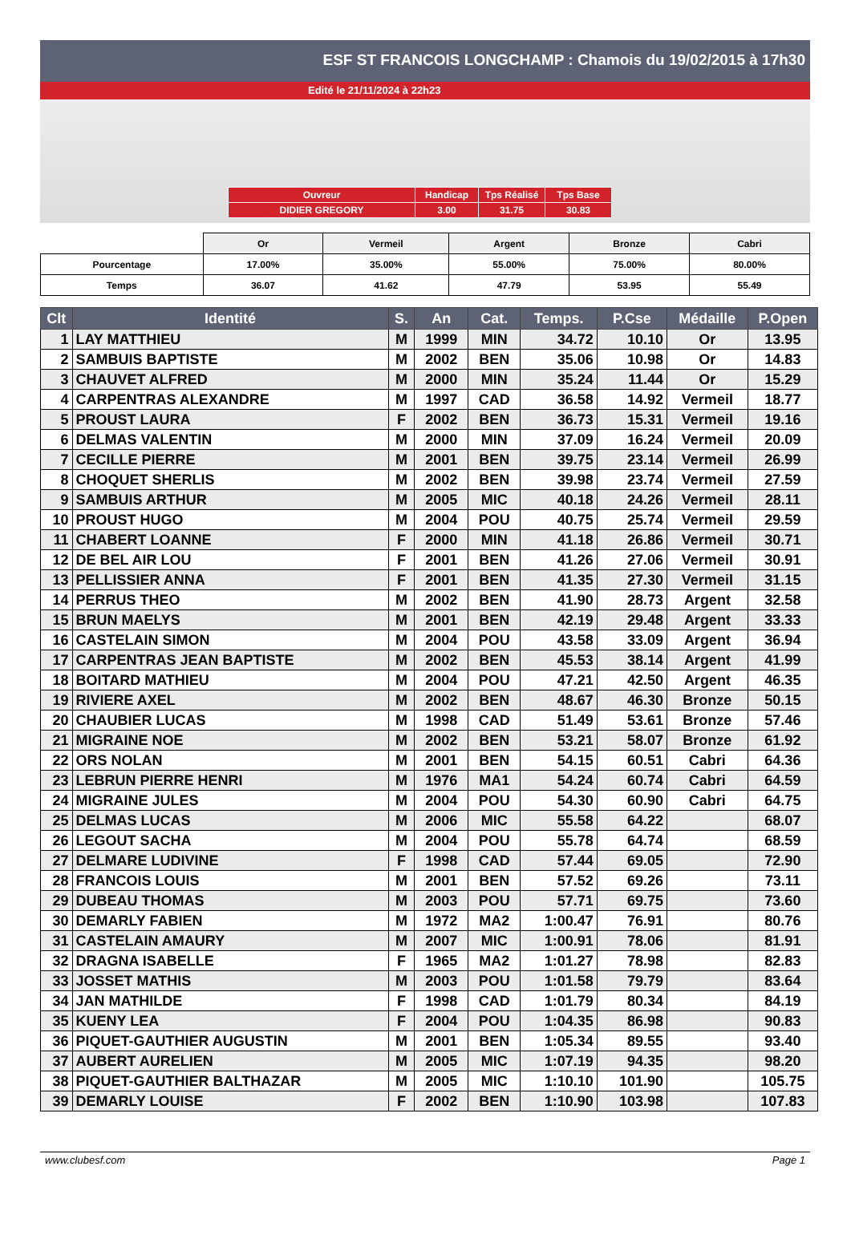ESF ST FRANCOIS LONGCHAMP : Chamois du 19/02/2015 à 17h30
Edité le 21/11/2024 à 22h23
| Ouvreur | Handicap | Tps Réalisé | Tps Base |
| DIDIER GREGORY | 3.00 | 31.75 | 30.83 |
| | Or | Vermeil | Argent | Bronze | Cabri |
| Pourcentage | 17.00% | 35.00% | 55.00% | 75.00% | 80.00% |
| Temps | 36.07 | 41.62 | 47.79 | 53.95 | 55.49 |
| Clt | Identité | S. | An | Cat. | Temps. | P.Cse | Médaille | P.Open |
| --- | --- | --- | --- | --- | --- | --- | --- | --- |
| 1 | LAY MATTHIEU | M | 1999 | MIN | 34.72 | 10.10 | Or | 13.95 |
| 2 | SAMBUIS BAPTISTE | M | 2002 | BEN | 35.06 | 10.98 | Or | 14.83 |
| 3 | CHAUVET ALFRED | M | 2000 | MIN | 35.24 | 11.44 | Or | 15.29 |
| 4 | CARPENTRAS ALEXANDRE | M | 1997 | CAD | 36.58 | 14.92 | Vermeil | 18.77 |
| 5 | PROUST LAURA | F | 2002 | BEN | 36.73 | 15.31 | Vermeil | 19.16 |
| 6 | DELMAS VALENTIN | M | 2000 | MIN | 37.09 | 16.24 | Vermeil | 20.09 |
| 7 | CECILLE PIERRE | M | 2001 | BEN | 39.75 | 23.14 | Vermeil | 26.99 |
| 8 | CHOQUET SHERLIS | M | 2002 | BEN | 39.98 | 23.74 | Vermeil | 27.59 |
| 9 | SAMBUIS ARTHUR | M | 2005 | MIC | 40.18 | 24.26 | Vermeil | 28.11 |
| 10 | PROUST HUGO | M | 2004 | POU | 40.75 | 25.74 | Vermeil | 29.59 |
| 11 | CHABERT LOANNE | F | 2000 | MIN | 41.18 | 26.86 | Vermeil | 30.71 |
| 12 | DE BEL AIR LOU | F | 2001 | BEN | 41.26 | 27.06 | Vermeil | 30.91 |
| 13 | PELLISSIER ANNA | F | 2001 | BEN | 41.35 | 27.30 | Vermeil | 31.15 |
| 14 | PERRUS THEO | M | 2002 | BEN | 41.90 | 28.73 | Argent | 32.58 |
| 15 | BRUN MAELYS | M | 2001 | BEN | 42.19 | 29.48 | Argent | 33.33 |
| 16 | CASTELAIN SIMON | M | 2004 | POU | 43.58 | 33.09 | Argent | 36.94 |
| 17 | CARPENTRAS JEAN BAPTISTE | M | 2002 | BEN | 45.53 | 38.14 | Argent | 41.99 |
| 18 | BOITARD MATHIEU | M | 2004 | POU | 47.21 | 42.50 | Argent | 46.35 |
| 19 | RIVIERE AXEL | M | 2002 | BEN | 48.67 | 46.30 | Bronze | 50.15 |
| 20 | CHAUBIER LUCAS | M | 1998 | CAD | 51.49 | 53.61 | Bronze | 57.46 |
| 21 | MIGRAINE NOE | M | 2002 | BEN | 53.21 | 58.07 | Bronze | 61.92 |
| 22 | ORS NOLAN | M | 2001 | BEN | 54.15 | 60.51 | Cabri | 64.36 |
| 23 | LEBRUN PIERRE HENRI | M | 1976 | MA1 | 54.24 | 60.74 | Cabri | 64.59 |
| 24 | MIGRAINE JULES | M | 2004 | POU | 54.30 | 60.90 | Cabri | 64.75 |
| 25 | DELMAS LUCAS | M | 2006 | MIC | 55.58 | 64.22 | | 68.07 |
| 26 | LEGOUT SACHA | M | 2004 | POU | 55.78 | 64.74 | | 68.59 |
| 27 | DELMARE LUDIVINE | F | 1998 | CAD | 57.44 | 69.05 | | 72.90 |
| 28 | FRANCOIS LOUIS | M | 2001 | BEN | 57.52 | 69.26 | | 73.11 |
| 29 | DUBEAU THOMAS | M | 2003 | POU | 57.71 | 69.75 | | 73.60 |
| 30 | DEMARLY FABIEN | M | 1972 | MA2 | 1:00.47 | 76.91 | | 80.76 |
| 31 | CASTELAIN AMAURY | M | 2007 | MIC | 1:00.91 | 78.06 | | 81.91 |
| 32 | DRAGNA ISABELLE | F | 1965 | MA2 | 1:01.27 | 78.98 | | 82.83 |
| 33 | JOSSET MATHIS | M | 2003 | POU | 1:01.58 | 79.79 | | 83.64 |
| 34 | JAN MATHILDE | F | 1998 | CAD | 1:01.79 | 80.34 | | 84.19 |
| 35 | KUENY LEA | F | 2004 | POU | 1:04.35 | 86.98 | | 90.83 |
| 36 | PIQUET-GAUTHIER AUGUSTIN | M | 2001 | BEN | 1:05.34 | 89.55 | | 93.40 |
| 37 | AUBERT AURELIEN | M | 2005 | MIC | 1:07.19 | 94.35 | | 98.20 |
| 38 | PIQUET-GAUTHIER BALTHAZAR | M | 2005 | MIC | 1:10.10 | 101.90 | | 105.75 |
| 39 | DEMARLY LOUISE | F | 2002 | BEN | 1:10.90 | 103.98 | | 107.83 |
www.clubesf.com Page 1